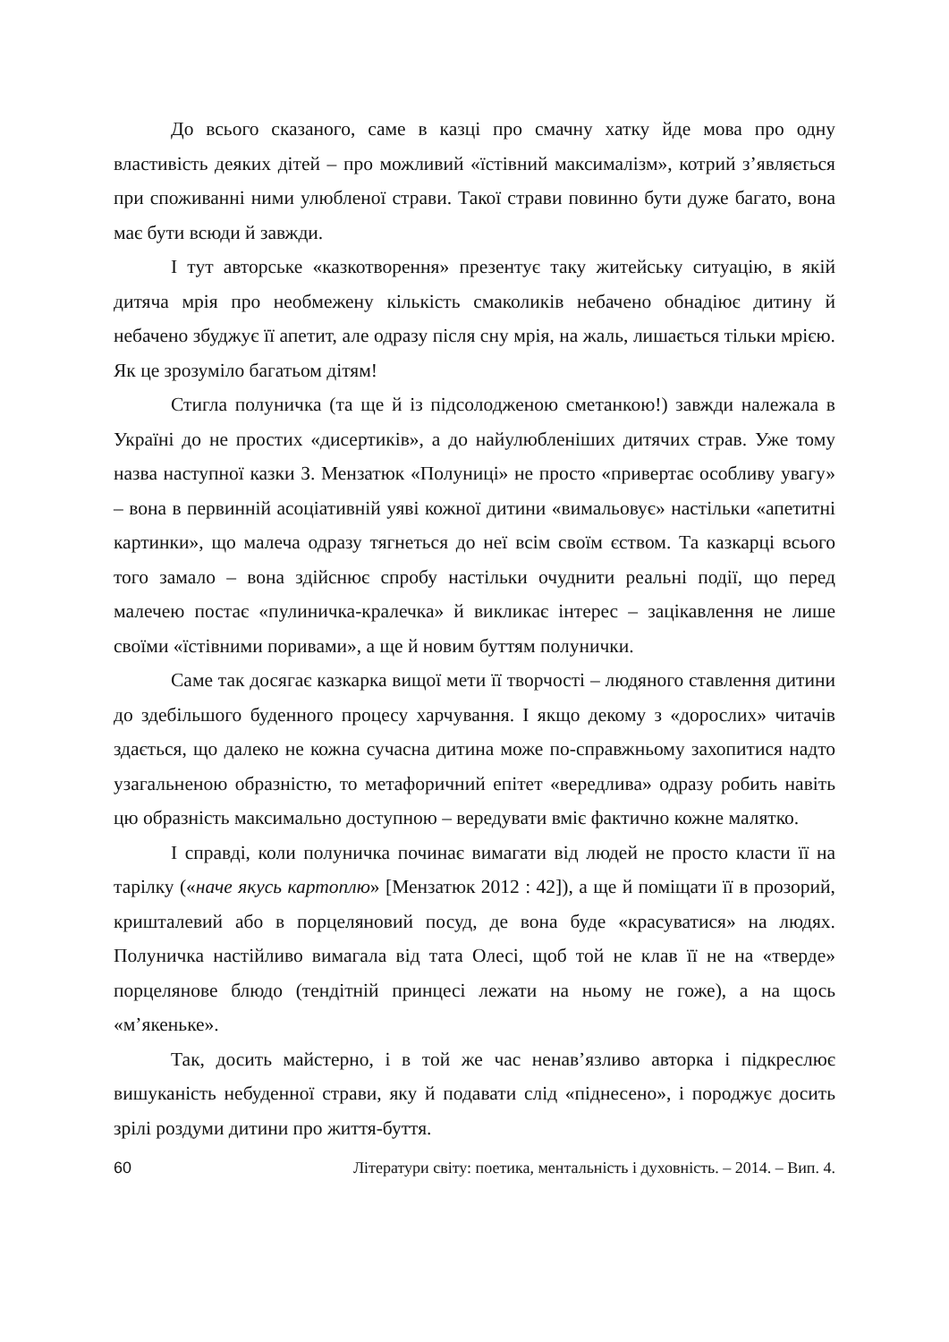До всього сказаного, саме в казці про смачну хатку йде мова про одну властивість деяких дітей – про можливий «їстівний максималізм», котрий з’являється при споживанні ними улюбленої страви. Такої страви повинно бути дуже багато, вона має бути всюди й завжди.
І тут авторське «казкотворення» презентує таку житейську ситуацію, в якій дитяча мрія про необмежену кількість смаколиків небачено обнадіює дитину й небачено збуджує її апетит, але одразу після сну мрія, на жаль, лишається тільки мрією. Як це зрозуміло багатьом дітям!
Стигла полуничка (та ще й із підсолодженою сметанкою!) завжди належала в Україні до не простих «дисертиків», а до найулюбленіших дитячих страв. Уже тому назва наступної казки З. Мензатюк «Полуниці» не просто «привертає особливу увагу» – вона в первинній асоціативній уяві кожної дитини «вимальовує» настільки «апетитні картинки», що малеча одразу тягнеться до неї всім своїм єством. Та казкарці всього того замало – вона здійснює спробу настільки очуднити реальні події, що перед малечею постає «пулиничка-кралечка» й викликає інтерес – зацікавлення не лише своїми «їстівними поривами», а ще й новим буттям полунички.
Саме так досягає казкарка вищої мети її творчості – людяного ставлення дитини до здебільшого буденного процесу харчування. І якщо декому з «дорослих» читачів здається, що далеко не кожна сучасна дитина може по-справжньому захопитися надто узагальненою образністю, то метафоричний епітет «вередлива» одразу робить навіть цю образність максимально доступною – вередувати вміє фактично кожне малятко.
І справді, коли полуничка починає вимагати від людей не просто класти її на тарілку («наче якусь картоплю» [Мензатюк 2012 : 42]), а ще й поміщати її в прозорий, кришталевий або в порцеляновий посуд, де вона буде «красуватися» на людях. Полуничка настійливо вимагала від тата Олесі, щоб той не клав її не на «тверде» порцелянове блюдо (тендітній принцесі лежати на ньому не гоже), а на щось «м’якеньке».
Так, досить майстерно, і в той же час ненав’язливо авторка і підкреслює вишуканість небуденної страви, яку й подавати слід «піднесено», і породжує досить зрілі роздуми дитини про життя-буття.
60 Літератури світу: поетика, ментальність і духовність. – 2014. – Вип. 4.